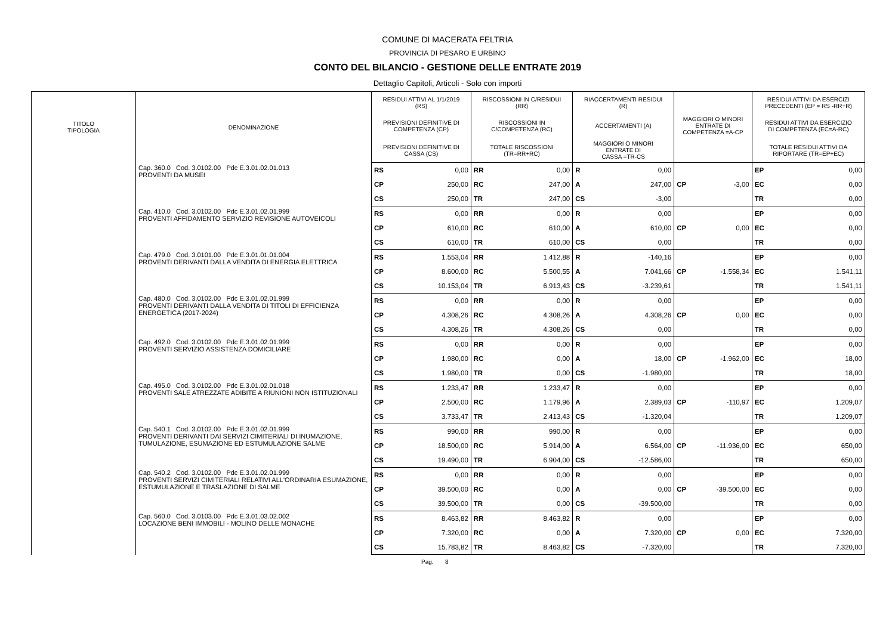COMUNE DI MACERATA FELTRIA
PROVINCIA DI PESARO E URBINO
CONTO DEL BILANCIO - GESTIONE DELLE ENTRATE 2019
Dettaglio Capitoli, Articoli - Solo con importi
| TITOLO TIPOLOGIA | DENOMINAZIONE | RESIDUI ATTIVI AL 1/1/2019 (RS) | | RISCOSSIONI IN C/RESIDUI (RR) | | RIACCERTAMENTI RESIDUI (R) | | | | RESIDUI ATTIVI DA ESERCIZI PRECEDENTI (EP = RS -RR+R) | |
| --- | --- | --- | --- | --- | --- | --- | --- | --- | --- | --- | --- |
| | | PREVISIONI DEFINITIVE DI COMPETENZA (CP) | | RISCOSSIONI IN C/COMPETENZA (RC) | | ACCERTAMENTI (A) | | MAGGIORI O MINORI ENTRATE DI COMPETENZA =A-CP | | RESIDUI ATTIVI DA ESERCIZIO DI COMPETENZA (EC=A-RC) | |
| | | PREVISIONI DEFINITIVE DI CASSA (CS) | | TOTALE RISCOSSIONI (TR=RR+RC) | | MAGGIORI O MINORI ENTRATE DI CASSA =TR-CS | | | | TOTALE RESIDUI ATTIVI DA RIPORTARE (TR=EP+EC) | |
| | Cap. 360.0 Cod. 3.0102.00 Pdc E.3.01.02.01.013 PROVENTI DA MUSEI | RS | 0,00 | RR | 0,00 | R | 0,00 | | | EP | 0,00 |
| | | CP | 250,00 | RC | 247,00 | A | 247,00 | CP | -3,00 | EC | 0,00 |
| | | CS | 250,00 | TR | 247,00 | CS | -3,00 | | | TR | 0,00 |
| | Cap. 410.0 Cod. 3.0102.00 Pdc E.3.01.02.01.999 PROVENTI AFFIDAMENTO SERVIZIO REVISIONE AUTOVEICOLI | RS | 0,00 | RR | 0,00 | R | 0,00 | | | EP | 0,00 |
| | | CP | 610,00 | RC | 610,00 | A | 610,00 | CP | 0,00 | EC | 0,00 |
| | | CS | 610,00 | TR | 610,00 | CS | 0,00 | | | TR | 0,00 |
| | Cap. 479.0 Cod. 3.0101.00 Pdc E.3.01.01.01.004 PROVENTI DERIVANTI DALLA VENDITA DI ENERGIA ELETTRICA | RS | 1.553,04 | RR | 1.412,88 | R | -140,16 | | | EP | 0,00 |
| | | CP | 8.600,00 | RC | 5.500,55 | A | 7.041,66 | CP | -1.558,34 | EC | 1.541,11 |
| | | CS | 10.153,04 | TR | 6.913,43 | CS | -3.239,61 | | | TR | 1.541,11 |
| | Cap. 480.0 Cod. 3.0102.00 Pdc E.3.01.02.01.999 PROVENTI DERIVANTI DALLA VENDITA DI TITOLI DI EFFICIENZA ENERGETICA (2017-2024) | RS | 0,00 | RR | 0,00 | R | 0,00 | | | EP | 0,00 |
| | | CP | 4.308,26 | RC | 4.308,26 | A | 4.308,26 | CP | 0,00 | EC | 0,00 |
| | | CS | 4.308,26 | TR | 4.308,26 | CS | 0,00 | | | TR | 0,00 |
| | Cap. 492.0 Cod. 3.0102.00 Pdc E.3.01.02.01.999 PROVENTI SERVIZIO ASSISTENZA DOMICILIARE | RS | 0,00 | RR | 0,00 | R | 0,00 | | | EP | 0,00 |
| | | CP | 1.980,00 | RC | 0,00 | A | 18,00 | CP | -1.962,00 | EC | 18,00 |
| | | CS | 1.980,00 | TR | 0,00 | CS | -1.980,00 | | | TR | 18,00 |
| | Cap. 495.0 Cod. 3.0102.00 Pdc E.3.01.02.01.018 PROVENTI SALE ATREZZATE ADIBITE A RIUNIONI NON ISTITUZIONALI | RS | 1.233,47 | RR | 1.233,47 | R | 0,00 | | | EP | 0,00 |
| | | CP | 2.500,00 | RC | 1.179,96 | A | 2.389,03 | CP | -110,97 | EC | 1.209,07 |
| | | CS | 3.733,47 | TR | 2.413,43 | CS | -1.320,04 | | | TR | 1.209,07 |
| | Cap. 540.1 Cod. 3.0102.00 Pdc E.3.01.02.01.999 PROVENTI DERIVANTI DAI SERVIZI CIMITERIALI DI INUMAZIONE, TUMULAZIONE, ESUMAZIONE ED ESTUMULAZIONE SALME | RS | 990,00 | RR | 990,00 | R | 0,00 | | | EP | 0,00 |
| | | CP | 18.500,00 | RC | 5.914,00 | A | 6.564,00 | CP | -11.936,00 | EC | 650,00 |
| | | CS | 19.490,00 | TR | 6.904,00 | CS | -12.586,00 | | | TR | 650,00 |
| | Cap. 540.2 Cod. 3.0102.00 Pdc E.3.01.02.01.999 PROVENTI SERVIZI CIMITERIALI RELATIVI ALL'ORDINARIA ESUMAZIONE, ESTUMULAZIONE E TRASLAZIONE DI SALME | RS | 0,00 | RR | 0,00 | R | 0,00 | | | EP | 0,00 |
| | | CP | 39.500,00 | RC | 0,00 | A | 0,00 | CP | -39.500,00 | EC | 0,00 |
| | | CS | 39.500,00 | TR | 0,00 | CS | -39.500,00 | | | TR | 0,00 |
| | Cap. 560.0 Cod. 3.0103.00 Pdc E.3.01.03.02.002 LOCAZIONE BENI IMMOBILI - MOLINO DELLE MONACHE | RS | 8.463,82 | RR | 8.463,82 | R | 0,00 | | | EP | 0,00 |
| | | CP | 7.320,00 | RC | 0,00 | A | 7.320,00 | CP | 0,00 | EC | 7.320,00 |
| | | CS | 15.783,82 | TR | 8.463,82 | CS | -7.320,00 | | | TR | 7.320,00 |
Pag. 8